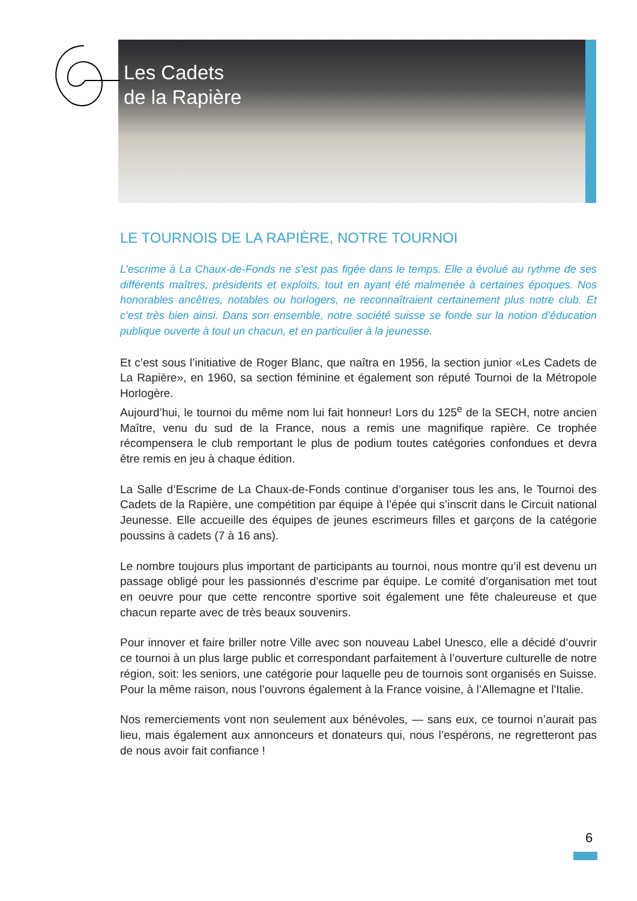Les Cadets
de la Rapière
LE TOURNOIS DE LA RAPIÈRE, NOTRE TOURNOI
L’escrime à La Chaux-de-Fonds ne s’est pas figée dans le temps. Elle a évolué au rythme de ses différents maîtres, présidents et exploits, tout en ayant été malmenée à certaines époques. Nos honorables ancêtres, notables ou horlogers, ne reconnaîtraient certainement plus notre club. Et c’est très bien ainsi. Dans son ensemble, notre société suisse se fonde sur la notion d’éducation publique ouverte à tout un chacun, et en particulier à la jeunesse.
Et c’est sous l’initiative de Roger Blanc, que naîtra en 1956, la section junior «Les Cadets de La Rapière», en 1960, sa section féminine et également son réputé Tournoi de la Métropole Horlogère.
Aujourd’hui, le tournoi du même nom lui fait honneur! Lors du 125<sup>e</sup> de la SECH, notre ancien Maître, venu du sud de la France, nous a remis une magnifique rapière. Ce trophée récompensera le club remportant le plus de podium toutes catégories confondues et devra être remis en jeu à chaque édition.
La Salle d’Escrime de La Chaux-de-Fonds continue d’organiser tous les ans, le Tournoi des Cadets de la Rapière, une compétition par équipe à l’épée qui s’inscrit dans le Circuit national Jeunesse. Elle accueille des équipes de jeunes escrimeurs filles et garçons de la catégorie poussins à cadets (7 à 16 ans).
Le nombre toujours plus important de participants au tournoi, nous montre qu’il est devenu un passage obligé pour les passionnés d’escrime par équipe. Le comité d’organisation met tout en oeuvre pour que cette rencontre sportive soit également une fête chaleureuse et que chacun reparte avec de très beaux souvenirs.
Pour innover et faire briller notre Ville avec son nouveau Label Unesco, elle a décidé d’ouvrir ce tournoi à un plus large public et correspondant parfaitement à l’ouverture culturelle de notre région, soit: les seniors, une catégorie pour laquelle peu de tournois sont organisés en Suisse. Pour la même raison, nous l’ouvrons également à la France voisine, à l’Allemagne et l’Italie.
Nos remerciements vont non seulement aux bénévoles, — sans eux, ce tournoi n’aurait pas lieu, mais également aux annonceurs et donateurs qui, nous l’espérons, ne regretteront pas de nous avoir fait confiance !
6